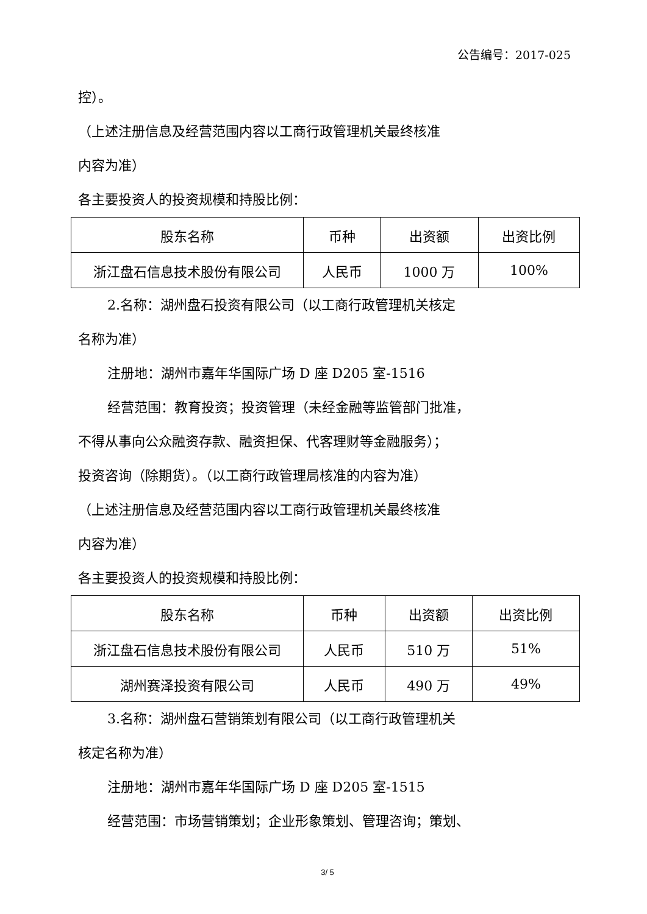公告编号：2017-025
控）。
（上述注册信息及经营范围内容以工商行政管理机关最终核准
内容为准）
各主要投资人的投资规模和持股比例：
| 股东名称 | 币种 | 出资额 | 出资比例 |
| 浙江盘石信息技术股份有限公司 | 人民币 | 1000 万 | 100% |
2.名称：湖州盘石投资有限公司（以工商行政管理机关核定
名称为准）
注册地：湖州市嘉年华国际广场 D 座 D205 室-1516
经营范围：教育投资；投资管理（未经金融等监管部门批准，
不得从事向公众融资存款、融资担保、代客理财等金融服务）；
投资咨询（除期货）。（以工商行政管理局核准的内容为准）
（上述注册信息及经营范围内容以工商行政管理机关最终核准
内容为准）
各主要投资人的投资规模和持股比例：
| 股东名称 | 币种 | 出资额 | 出资比例 |
| 浙江盘石信息技术股份有限公司 | 人民币 | 510 万 | 51% |
| 湖州赛泽投资有限公司 | 人民币 | 490 万 | 49% |
3.名称：湖州盘石营销策划有限公司（以工商行政管理机关
核定名称为准）
注册地：湖州市嘉年华国际广场 D 座 D205 室-1515
经营范围：市场营销策划；企业形象策划、管理咨询；策划、
3/ 5